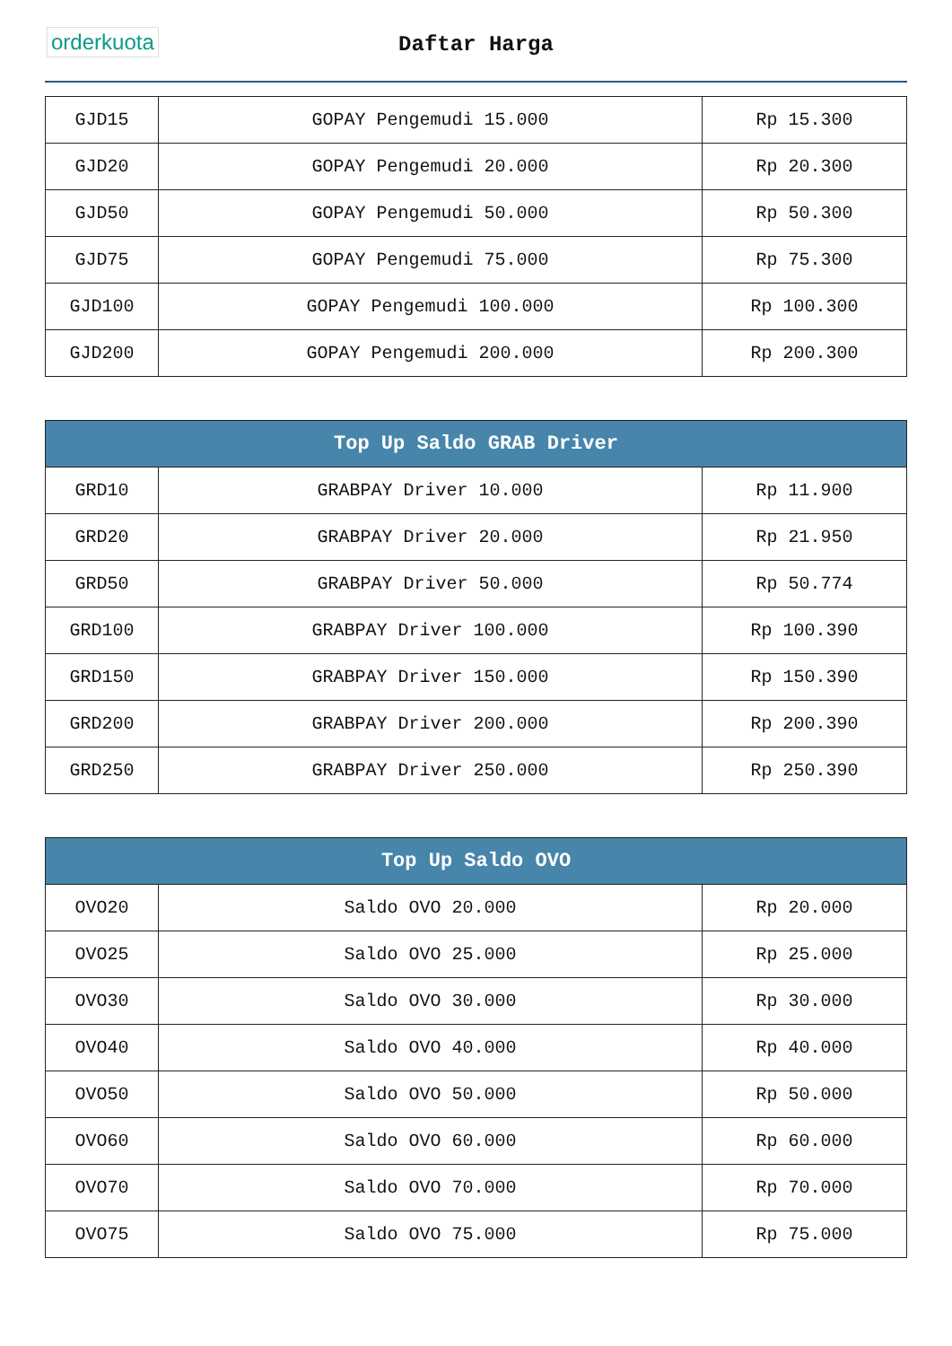orderkuota
Daftar Harga
| GJD15 | GOPAY Pengemudi 15.000 | Rp 15.300 |
| GJD20 | GOPAY Pengemudi 20.000 | Rp 20.300 |
| GJD50 | GOPAY Pengemudi 50.000 | Rp 50.300 |
| GJD75 | GOPAY Pengemudi 75.000 | Rp 75.300 |
| GJD100 | GOPAY Pengemudi 100.000 | Rp 100.300 |
| GJD200 | GOPAY Pengemudi 200.000 | Rp 200.300 |
| Top Up Saldo GRAB Driver | | |
| --- | --- | --- |
| GRD10 | GRABPAY Driver 10.000 | Rp 11.900 |
| GRD20 | GRABPAY Driver 20.000 | Rp 21.950 |
| GRD50 | GRABPAY Driver 50.000 | Rp 50.774 |
| GRD100 | GRABPAY Driver 100.000 | Rp 100.390 |
| GRD150 | GRABPAY Driver 150.000 | Rp 150.390 |
| GRD200 | GRABPAY Driver 200.000 | Rp 200.390 |
| GRD250 | GRABPAY Driver 250.000 | Rp 250.390 |
| Top Up Saldo OVO | | |
| --- | --- | --- |
| OVO20 | Saldo OVO 20.000 | Rp 20.000 |
| OVO25 | Saldo OVO 25.000 | Rp 25.000 |
| OVO30 | Saldo OVO 30.000 | Rp 30.000 |
| OVO40 | Saldo OVO 40.000 | Rp 40.000 |
| OVO50 | Saldo OVO 50.000 | Rp 50.000 |
| OVO60 | Saldo OVO 60.000 | Rp 60.000 |
| OVO70 | Saldo OVO 70.000 | Rp 70.000 |
| OVO75 | Saldo OVO 75.000 | Rp 75.000 |